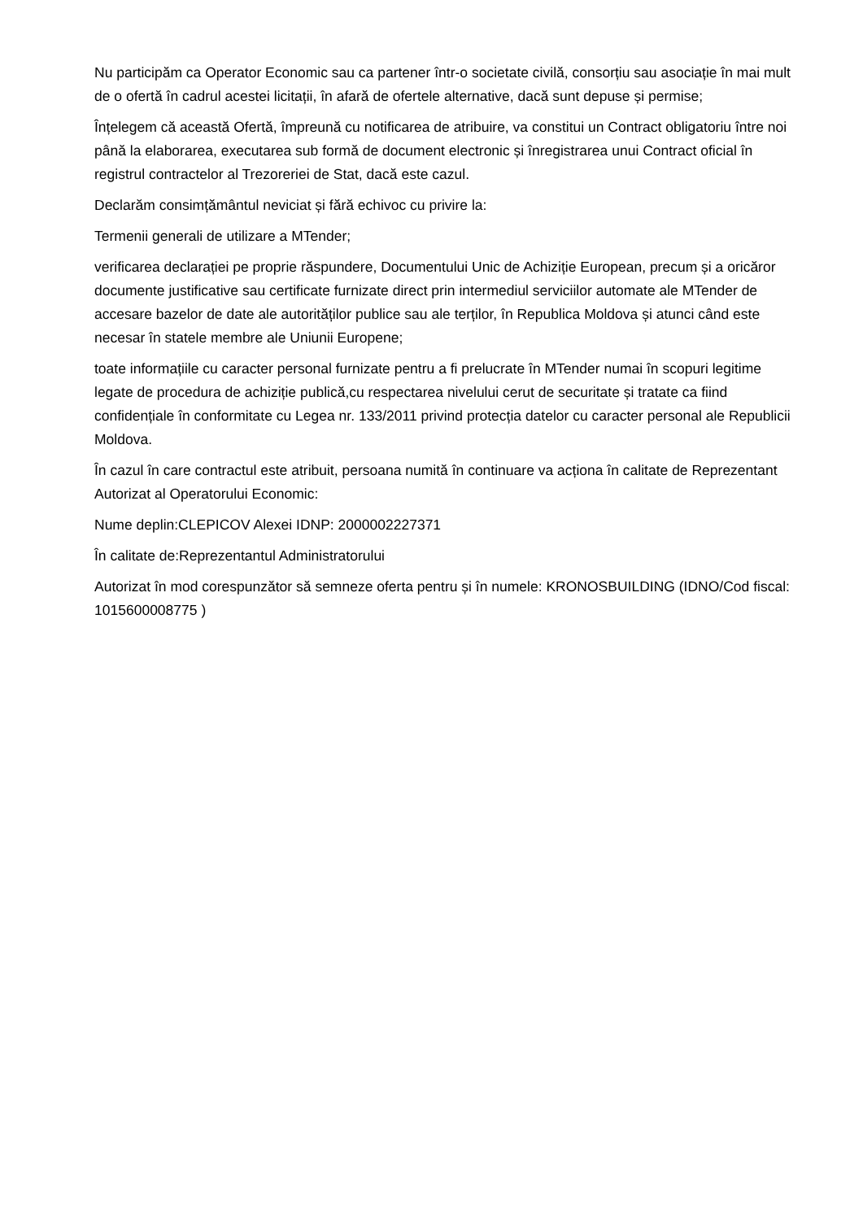Nu participăm ca Operator Economic sau ca partener într-o societate civilă, consorțiu sau asociație în mai mult de o ofertă în cadrul acestei licitații, în afară de ofertele alternative, dacă sunt depuse și permise;
Înțelegem că această Ofertă, împreună cu notificarea de atribuire, va constitui un Contract obligatoriu între noi până la elaborarea, executarea sub formă de document electronic și înregistrarea unui Contract oficial în registrul contractelor al Trezoreriei de Stat, dacă este cazul.
Declarăm consimțământul neviciat și fără echivoc cu privire la:
Termenii generali de utilizare a MTender;
verificarea declarației pe proprie răspundere, Documentului Unic de Achiziție European, precum și a oricăror documente justificative sau certificate furnizate direct prin intermediul serviciilor automate ale MTender de accesare bazelor de date ale autorităților publice sau ale terților, în Republica Moldova și atunci când este necesar în statele membre ale Uniunii Europene;
toate informațiile cu caracter personal furnizate pentru a fi prelucrate în MTender numai în scopuri legitime legate de procedura de achiziție publică,cu respectarea nivelului cerut de securitate și tratate ca fiind confidențiale în conformitate cu Legea nr. 133/2011 privind protecția datelor cu caracter personal ale Republicii Moldova.
În cazul în care contractul este atribuit, persoana numită în continuare va acționa în calitate de Reprezentant Autorizat al Operatorului Economic:
Nume deplin:CLEPICOV Alexei IDNP: 2000002227371
În calitate de:Reprezentantul Administratorului
Autorizat în mod corespunzător să semneze oferta pentru și în numele: KRONOSBUILDING (IDNO/Cod fiscal: 1015600008775 )